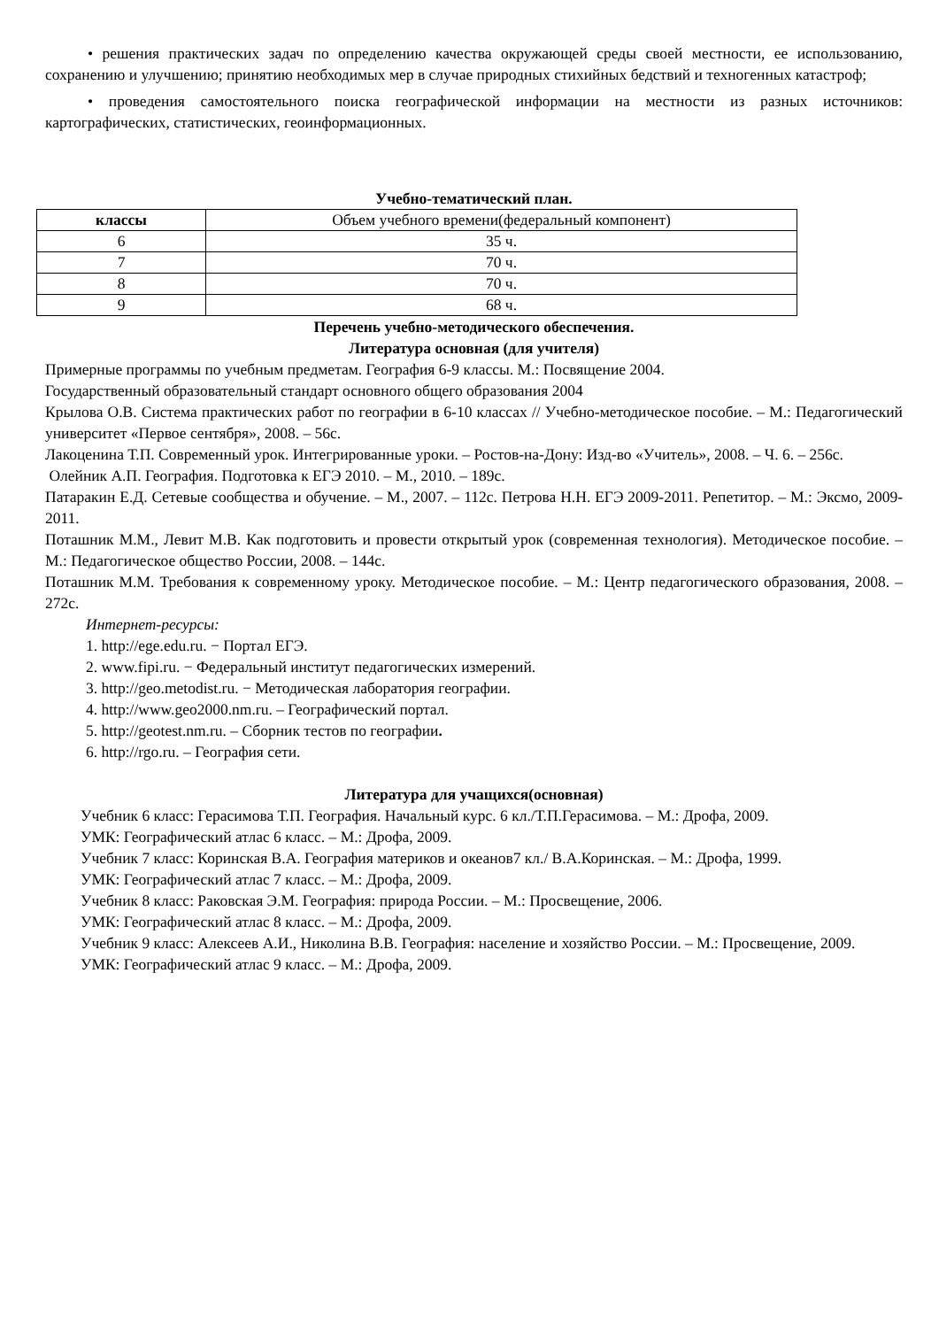• решения практических задач по определению качества окружающей среды своей местности, ее использованию, сохранению и улучшению; принятию необходимых мер в случае природных стихийных бедствий и техногенных катастроф;
• проведения самостоятельного поиска географической информации на местности из разных источников: картографических, статистических, геоинформационных.
Учебно-тематический план.
| классы | Объем учебного времени(федеральный компонент) |
| 6 | 35 ч. |
| 7 | 70 ч. |
| 8 | 70 ч. |
| 9 | 68 ч. |
Перечень учебно-методического обеспечения.
Литература основная (для учителя)
Примерные программы по учебным предметам. География 6-9 классы. М.: Посвящение 2004.
Государственный образовательный стандарт основного общего образования 2004
Крылова О.В. Система практических работ по географии в 6-10 классах // Учебно-методическое пособие. – М.: Педагогический университет «Первое сентября», 2008. – 56с.
Лакоценина Т.П. Современный урок. Интегрированные уроки. – Ростов-на-Дону: Изд-во «Учитель», 2008. – Ч. 6. – 256с.
Олейник А.П. География. Подготовка к ЕГЭ 2010. – М., 2010. – 189с.
Патаракин Е.Д. Сетевые сообщества и обучение. – М., 2007. – 112с. Петрова Н.Н. ЕГЭ 2009-2011. Репетитор. – М.: Эксмо, 2009-2011.
Поташник М.М., Левит М.В. Как подготовить и провести открытый урок (современная технология). Методическое пособие. – М.: Педагогическое общество России, 2008. – 144с.
Поташник М.М. Требования к современному уроку. Методическое пособие. – М.: Центр педагогического образования, 2008. – 272с.
Интернет-ресурсы:
1. http://ege.edu.ru. − Портал ЕГЭ.
2. www.fipi.ru. − Федеральный институт педагогических измерений.
3. http://geo.metodist.ru. − Методическая лаборатория географии.
4. http://www.geo2000.nm.ru. – Географический портал.
5. http://geotest.nm.ru. – Сборник тестов по географии.
6. http://rgo.ru. – География сети.
Литература для учащихся(основная)
Учебник 6 класс: Герасимова Т.П. География. Начальный курс. 6 кл./Т.П.Герасимова. – М.: Дрофа, 2009.
УМК: Географический атлас 6 класс. – М.: Дрофа, 2009.
Учебник 7 класс: Коринская В.А. География материков и океанов7 кл./ В.А.Коринская. – М.: Дрофа, 1999.
УМК: Географический атлас 7 класс. – М.: Дрофа, 2009.
Учебник 8 класс: Раковская Э.М. География: природа России. – М.: Просвещение, 2006.
УМК: Географический атлас 8 класс. – М.: Дрофа, 2009.
Учебник 9 класс: Алексеев А.И., Николина В.В. География: население и хозяйство России. – М.: Просвещение, 2009.
УМК: Географический атлас 9 класс. – М.: Дрофа, 2009.